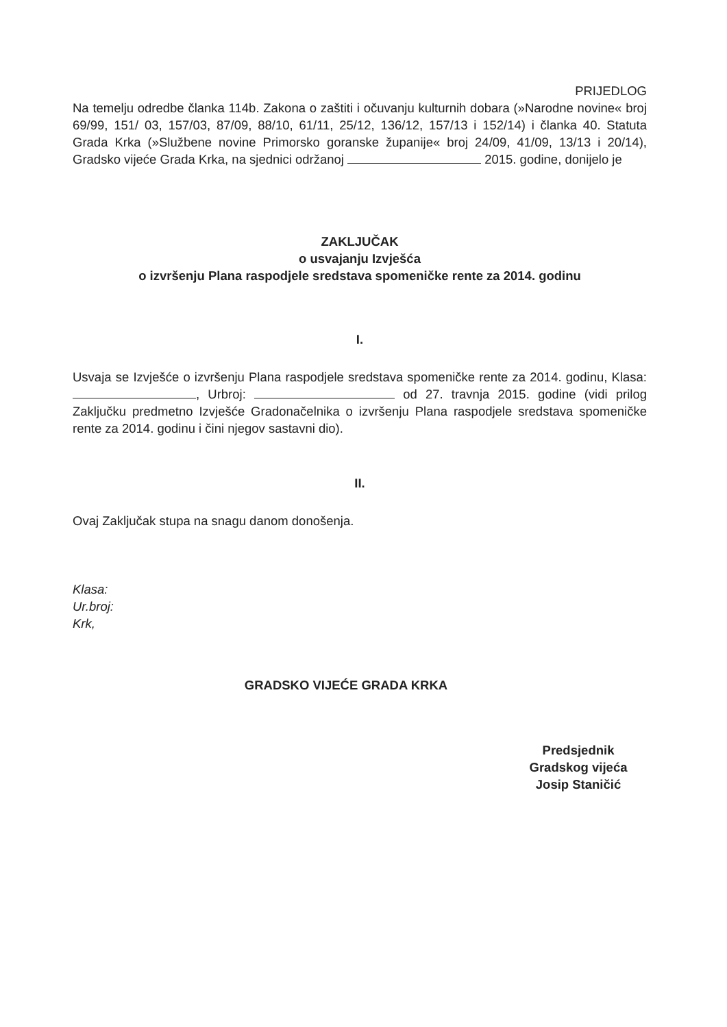PRIJEDLOG
Na temelju odredbe članka 114b. Zakona o zaštiti i očuvanju kulturnih dobara (»Narodne novine« broj 69/99, 151/ 03, 157/03, 87/09, 88/10, 61/11, 25/12, 136/12, 157/13 i 152/14) i članka 40. Statuta Grada Krka (»Službene novine Primorsko goranske županije« broj 24/09, 41/09, 13/13 i 20/14), Gradsko vijeće Grada Krka, na sjednici održanoj 2015. godine, donijelo je
ZAKLJUČAK
o usvajanju Izvješća
o izvršenju Plana raspodjele sredstava spomeničke rente za 2014. godinu
I.
Usvaja se Izvješće o izvršenju Plana raspodjele sredstava spomeničke rente za 2014. godinu, Klasa: , Urbroj: od 27. travnja 2015. godine (vidi prilog Zaključku predmetno Izvješće Gradonačelnika o izvršenju Plana raspodjele sredstava spomeničke rente za 2014. godinu i čini njegov sastavni dio).
II.
Ovaj Zaključak stupa na snagu danom donošenja.
Klasa:
Ur.broj:
Krk,
GRADSKO VIJEĆE GRADA KRKA
Predsjednik
Gradskog vijeća
Josip Staničić